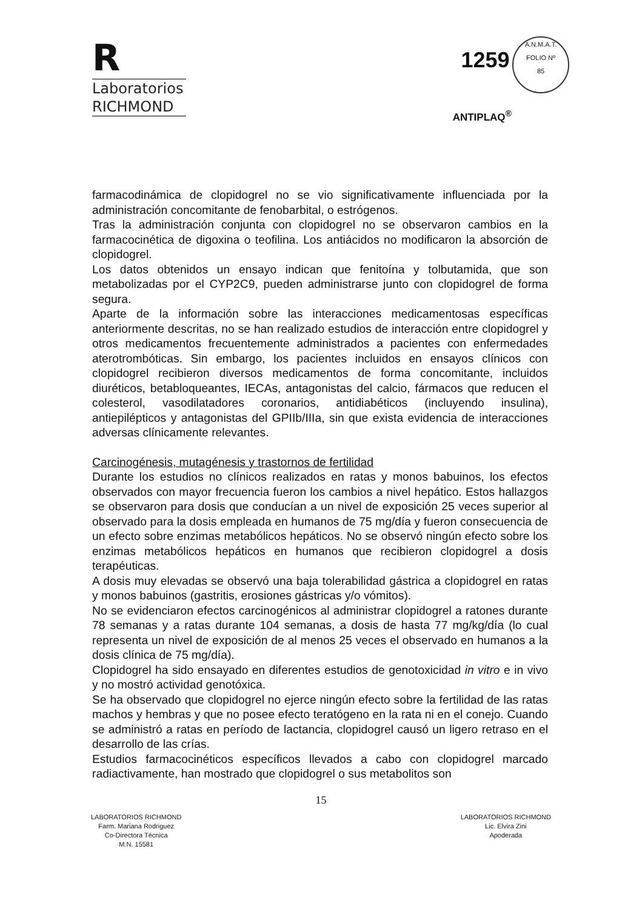R
Laboratorios
RICHMOND
1259 A.N.M.A.T.
FOLIO Nº
85
ANTIPLAQ<sup>®</sup>
farmacodinámica de clopidogrel no se vio significativamente influenciada por la administración concomitante de fenobarbital, o estrógenos.
Tras la administración conjunta con clopidogrel no se observaron cambios en la farmacocinética de digoxina o teofilina. Los antiácidos no modificaron la absorción de clopidogrel.
Los datos obtenidos un ensayo indican que fenitoína y tolbutamida, que son metabolizadas por el CYP2C9, pueden administrarse junto con clopidogrel de forma segura.
Aparte de la información sobre las interacciones medicamentosas específicas anteriormente descritas, no se han realizado estudios de interacción entre clopidogrel y otros medicamentos frecuentemente administrados a pacientes con enfermedades aterotrombóticas. Sin embargo, los pacientes incluidos en ensayos clínicos con clopidogrel recibieron diversos medicamentos de forma concomitante, incluidos diuréticos, betabloqueantes, IECAs, antagonistas del calcio, fármacos que reducen el colesterol, vasodilatadores coronarios, antidiabéticos (incluyendo insulina), antiepilépticos y antagonistas del GPIIb/IIIa, sin que exista evidencia de interacciones adversas clínicamente relevantes.
Carcinogénesis, mutagénesis y trastornos de fertilidad
Durante los estudios no clínicos realizados en ratas y monos babuinos, los efectos observados con mayor frecuencia fueron los cambios a nivel hepático. Estos hallazgos se observaron para dosis que conducían a un nivel de exposición 25 veces superior al observado para la dosis empleada en humanos de 75 mg/día y fueron consecuencia de un efecto sobre enzimas metabólicos hepáticos. No se observó ningún efecto sobre los enzimas metabólicos hepáticos en humanos que recibieron clopidogrel a dosis terapéuticas.
A dosis muy elevadas se observó una baja tolerabilidad gástrica a clopidogrel en ratas y monos babuinos (gastritis, erosiones gástricas y/o vómitos).
No se evidenciaron efectos carcinogénicos al administrar clopidogrel a ratones durante 78 semanas y a ratas durante 104 semanas, a dosis de hasta 77 mg/kg/día (lo cual representa un nivel de exposición de al menos 25 veces el observado en humanos a la dosis clínica de 75 mg/día).
Clopidogrel ha sido ensayado en diferentes estudios de genotoxicidad in vitro e in vivo y no mostró actividad genotóxica.
Se ha observado que clopidogrel no ejerce ningún efecto sobre la fertilidad de las ratas machos y hembras y que no posee efecto teratógeno en la rata ni en el conejo. Cuando se administró a ratas en período de lactancia, clopidogrel causó un ligero retraso en el desarrollo de las crías.
Estudios farmacocinéticos específicos llevados a cabo con clopidogrel marcado radiactivamente, han mostrado que clopidogrel o sus metabolitos son
15
LABORATORIOS RICHMOND
Farm. Mariana Rodriguez
Co-Directora Técnica
M.N. 15581
LABORATORIOS RICHMOND
Lic. Elvira Zini
Apoderada